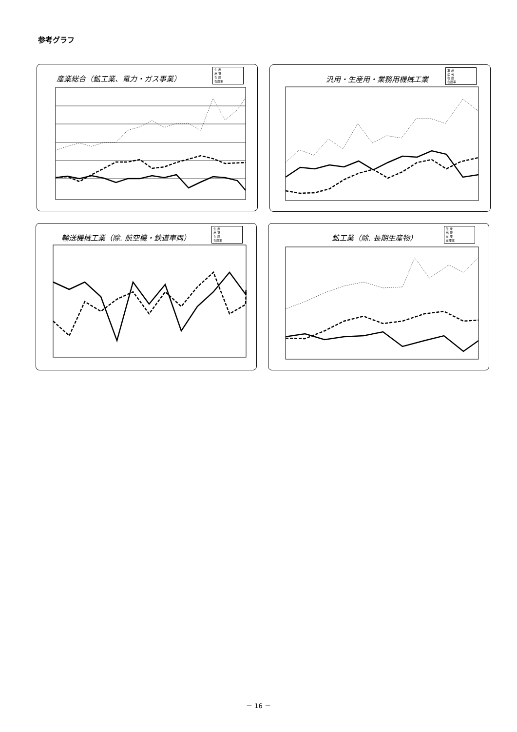参考グラフ
産業総合（鉱工業、電力・ガス事業）
生 産
出 荷
在 庫
在庫率
汎用・生産用・業務用機械工業
生 産
出 荷
在 庫
在庫率
輸送機械工業（除. 航空機・鉄道車両）
生 産
出 荷
在 庫
在庫率
鉱工業（除. 長期生産物）
生 産
出 荷
在 庫
在庫率
－ 16 －